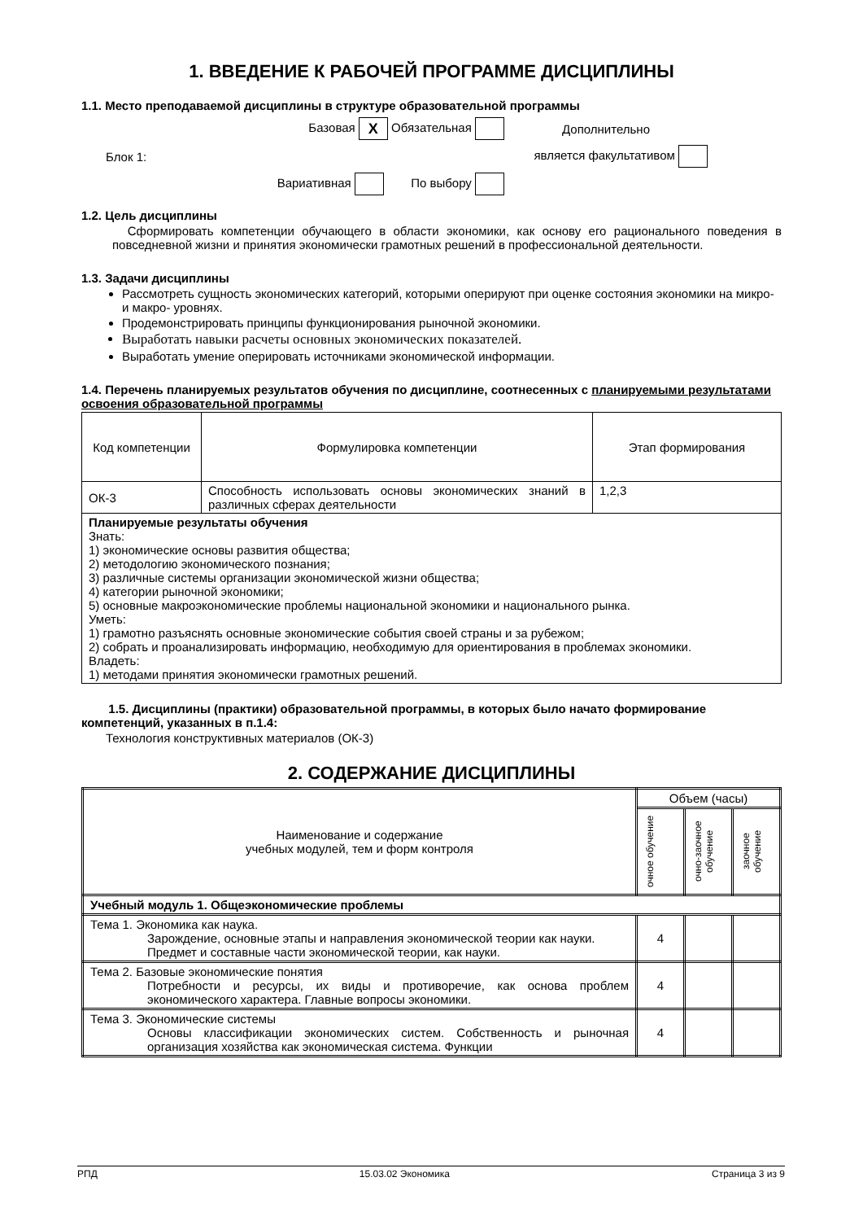1. ВВЕДЕНИЕ К РАБОЧЕЙ ПРОГРАММЕ ДИСЦИПЛИНЫ
1.1. Место преподаваемой дисциплины в структуре образовательной программы
Базовая X Обязательная
Дополнительно
Блок 1:
является факультативом
Вариативная По выбору
1.2. Цель дисциплины
Сформировать компетенции обучающего в области экономики, как основу его рационального поведения в повседневной жизни и принятия экономически грамотных решений в профессиональной деятельности.
1.3. Задачи дисциплины
Рассмотреть сущность экономических категорий, которыми оперируют при оценке состояния экономики на микро- и макро- уровнях.
Продемонстрировать принципы функционирования рыночной экономики.
Выработать навыки расчеты основных экономических показателей.
Выработать умение оперировать источниками экономической информации.
1.4. Перечень планируемых результатов обучения по дисциплине, соотнесенных с планируемыми результатами освоения образовательной программы
| Код компетенции | Формулировка компетенции | Этап формирования |
| --- | --- | --- |
| ОК-3 | Способность использовать основы экономических знаний в различных сферах деятельности | 1,2,3 |
| Планируемые результаты обучения Знать: 1) экономические основы развития общества; 2) методологию экономического познания; 3) различные системы организации экономической жизни общества; 4) категории рыночной экономики; 5) основные макроэкономические проблемы национальной экономики и национального рынка. Уметь: 1) грамотно разъяснять основные экономические события своей страны и за рубежом; 2) собрать и проанализировать информацию, необходимую для ориентирования в проблемах экономики. Владеть: 1) методами принятия экономически грамотных решений. | | |
1.5. Дисциплины (практики) образовательной программы, в которых было начато формирование компетенций, указанных в п.1.4:
Технология конструктивных материалов (ОК-3)
2. СОДЕРЖАНИЕ ДИСЦИПЛИНЫ
| Наименование и содержание учебных модулей, тем и форм контроля | Объем (часы) | | |
| --- | --- | --- | --- |
| | очное обучение | очно-заочное обучение | заочное обучение |
| Учебный модуль 1. Общеэкономические проблемы | | | |
| Тема 1. Экономика как наука. Зарождение, основные этапы и направления экономической теории как науки. Предмет и составные части экономической теории, как науки. | 4 | | |
| Тема 2. Базовые экономические понятия Потребности и ресурсы, их виды и противоречие, как основа проблем экономического характера. Главные вопросы экономики. | 4 | | |
| Тема 3. Экономические системы Основы классификации экономических систем. Собственность и рыночная организация хозяйства как экономическая система. Функции | 4 | | |
РПД 15.03.02 Экономика Страница 3 из 9